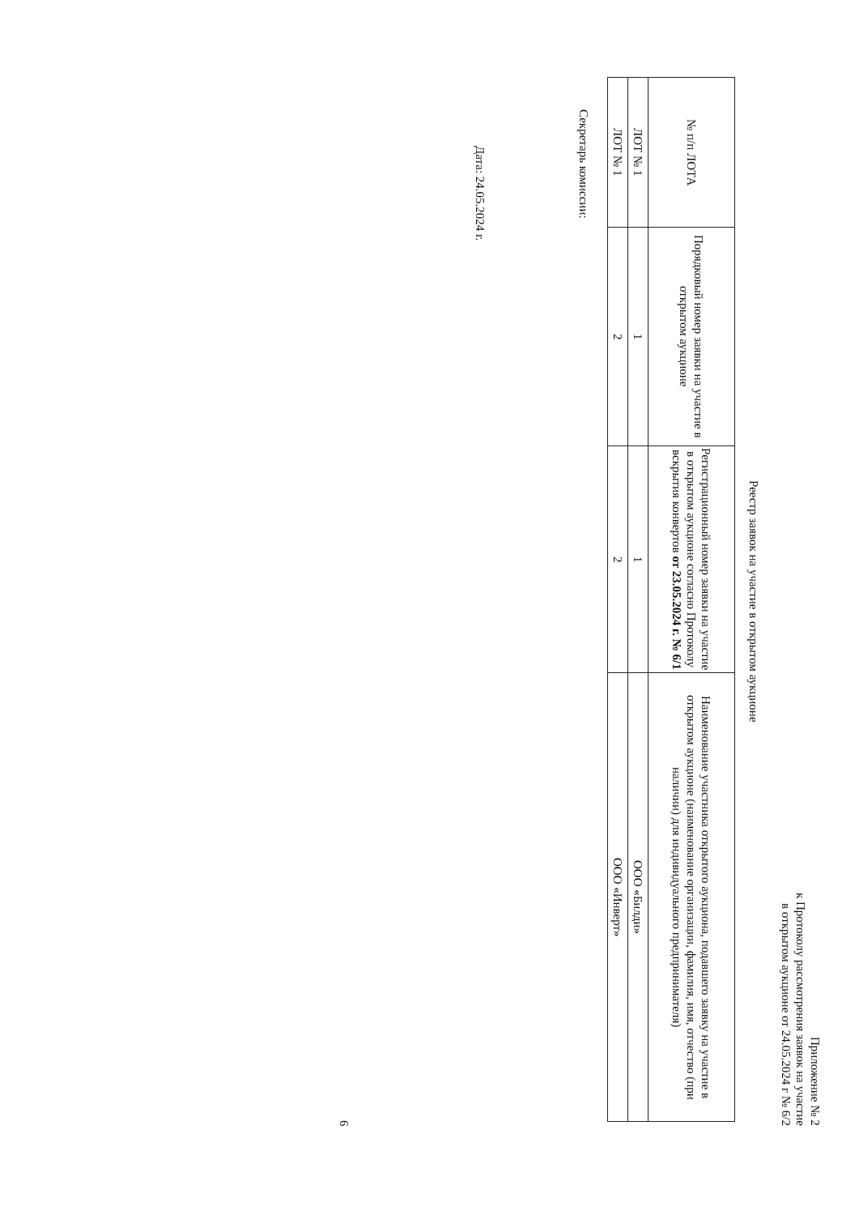Приложение № 2
к Протоколу рассмотрения заявок на участие
в открытом аукционе от 24.05.2024 г № 6/2
Реестр заявок на участие в открытом аукционе
| № п/п ЛОТА | Порядковый номер заявки на участие в открытом аукционе | Регистрационный номер заявки на участие в открытом аукционе согласно Протоколу вскрытия конвертов от 23.05.2024 г. № 6/1 | Наименование участника открытого аукциона, подавшего заявку на участие в открытом аукционе (наименование организации, фамилия, имя, отчество (при наличии) для индивидуального предпринимателя) |
| --- | --- | --- | --- |
| ЛОТ № 1 | 1 | 1 | ООО «Билди» |
| ЛОТ № 1 | 2 | 2 | ООО «Инверт» |
Секретарь комиссии:
Дата: 24.05.2024 г.
6